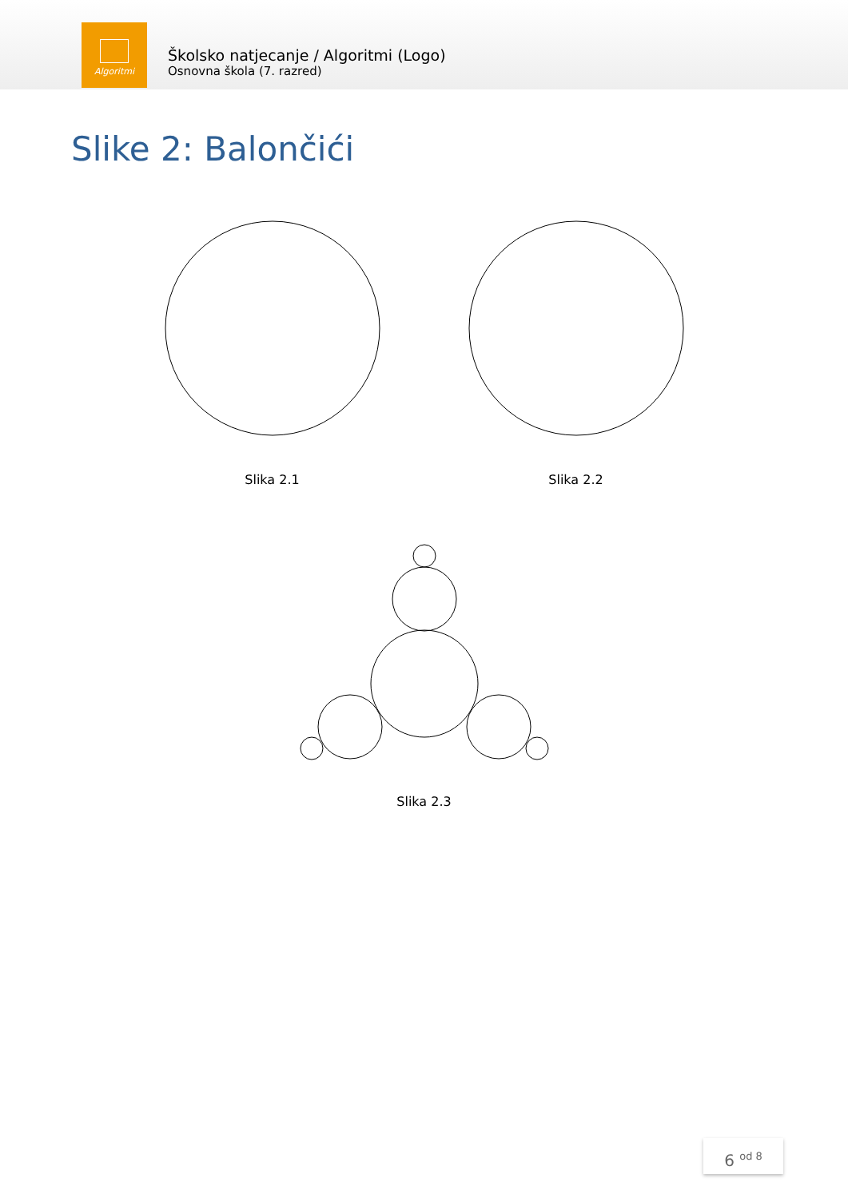Algoritmi
Školsko natjecanje / Algoritmi (Logo)
Osnovna škola (7. razred)
Slike 2: Balončići
Slika 2.1 Slika 2.2
Slika 2.3
6 <sup>od 8</sup>